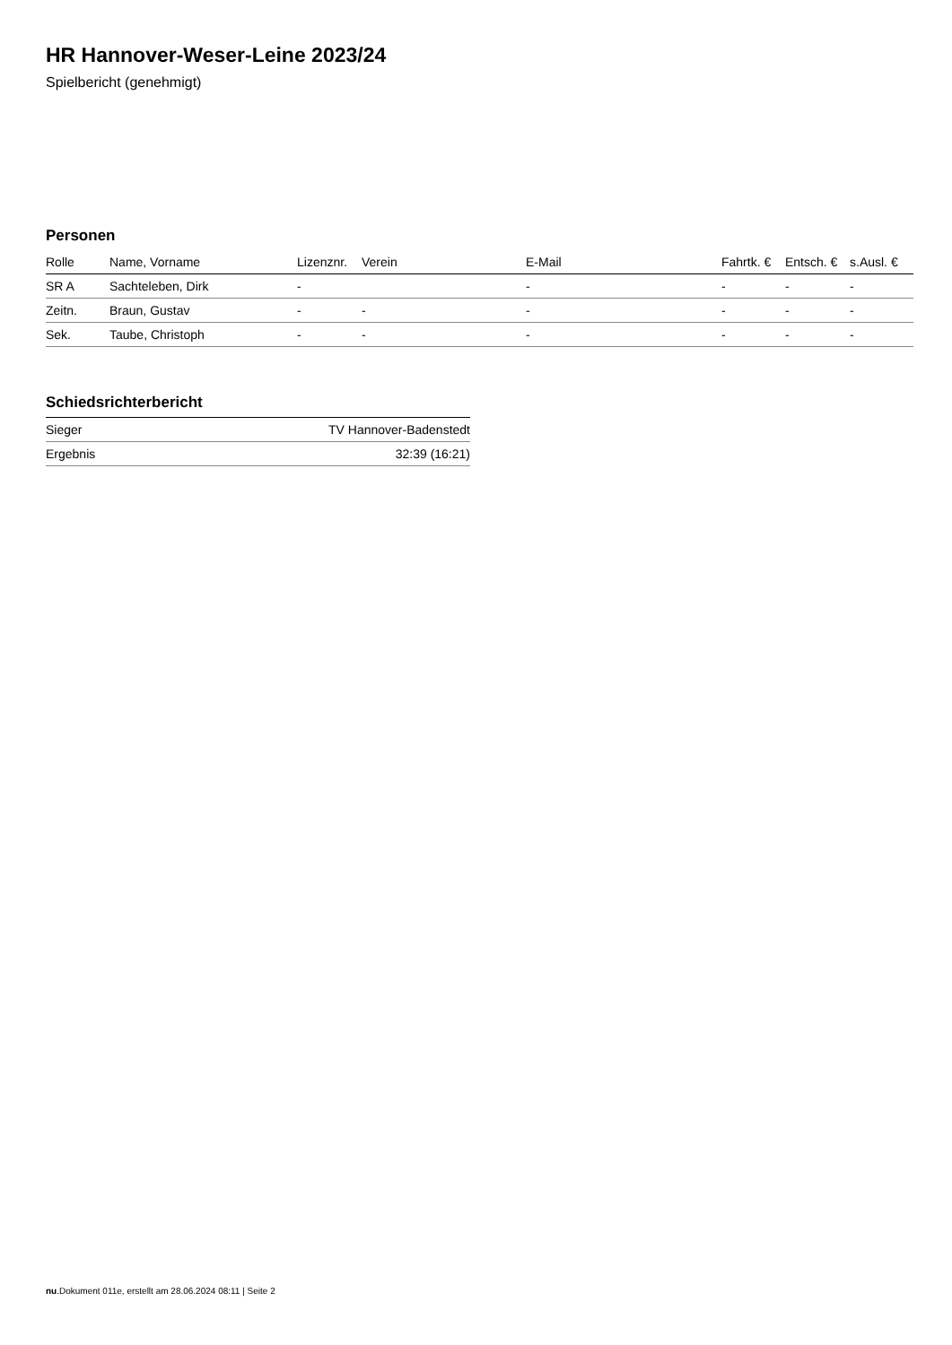HR Hannover-Weser-Leine 2023/24
Spielbericht (genehmigt)
Personen
| Rolle | Name, Vorname | Lizenznr. | Verein | E-Mail | Fahrtk. € | Entsch. € | s.Ausl. € |
| --- | --- | --- | --- | --- | --- | --- | --- |
| SR A | Sachteleben, Dirk | - | | - | - | - | - |
| Zeitn. | Braun, Gustav | - | - | - | - | - | - |
| Sek. | Taube, Christoph | - | - | - | - | - | - |
Schiedsrichterbericht
| Sieger | TV Hannover-Badenstedt |
| Ergebnis | 32:39 (16:21) |
nu.Dokument 011e, erstellt am 28.06.2024 08:11 | Seite 2